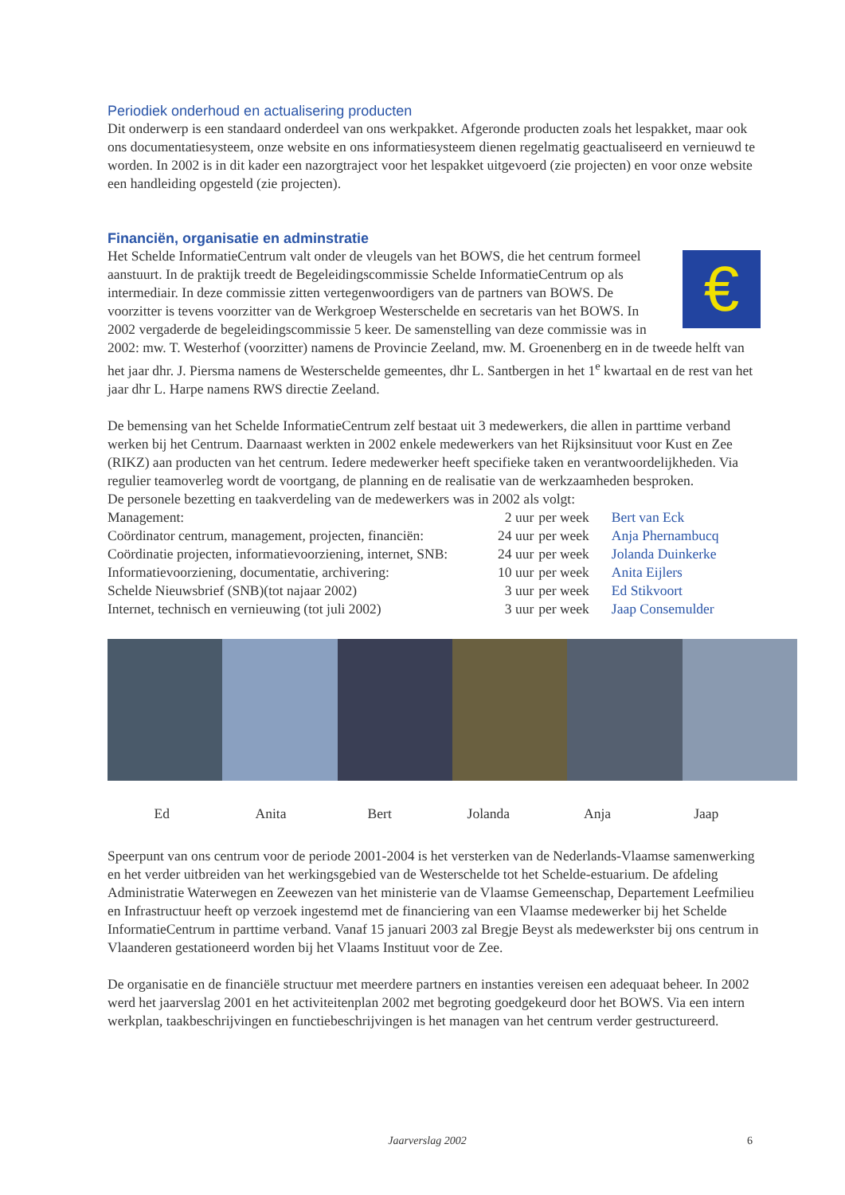Periodiek onderhoud en actualisering producten
Dit onderwerp is een standaard onderdeel van ons werkpakket. Afgeronde producten zoals het lespakket, maar ook ons documentatiesysteem, onze website en ons informatiesysteem dienen regelmatig geactualiseerd en vernieuwd te worden. In 2002 is in dit kader een nazorgtraject voor het lespakket uitgevoerd (zie projecten) en voor onze website een handleiding opgesteld (zie projecten).
Financiën, organisatie en adminstratie
€
Het Schelde InformatieCentrum valt onder de vleugels van het BOWS, die het centrum formeel aanstuurt. In de praktijk treedt de Begeleidingscommissie Schelde InformatieCentrum op als intermediair. In deze commissie zitten vertegenwoordigers van de partners van BOWS. De voorzitter is tevens voorzitter van de Werkgroep Westerschelde en secretaris van het BOWS. In 2002 vergaderde de begeleidingscommissie 5 keer. De samenstelling van deze commissie was in 2002: mw. T. Westerhof (voorzitter) namens de Provincie Zeeland, mw. M. Groenenberg en in de tweede helft van het jaar dhr. J. Piersma namens de Westerschelde gemeentes, dhr L. Santbergen in het 1<sup>e</sup> kwartaal en de rest van het jaar dhr L. Harpe namens RWS directie Zeeland.
De bemensing van het Schelde InformatieCentrum zelf bestaat uit 3 medewerkers, die allen in parttime verband werken bij het Centrum. Daarnaast werkten in 2002 enkele medewerkers van het Rijksinsituut voor Kust en Zee (RIKZ) aan producten van het centrum. Iedere medewerker heeft specifieke taken en verantwoordelijkheden. Via regulier teamoverleg wordt de voortgang, de planning en de realisatie van de werkzaamheden besproken.
De personele bezetting en taakverdeling van de medewerkers was in 2002 als volgt:
| Management: | 2 uur | per week | Bert van Eck |
| Coördinator centrum, management, projecten, financiën: | 24 uur | per week | Anja Phernambucq |
| Coördinatie projecten, informatievoorziening, internet, SNB: | 24 uur | per week | Jolanda Duinkerke |
| Informatievoorziening, documentatie, archivering: | 10 uur | per week | Anita Eijlers |
| Schelde Nieuwsbrief (SNB)(tot najaar 2002) | 3 uur | per week | Ed Stikvoort |
| Internet, technisch en vernieuwing (tot juli 2002) | 3 uur | per week | Jaap Consemulder |
Ed Anita Bert Jolanda Anja Jaap
Speerpunt van ons centrum voor de periode 2001-2004 is het versterken van de Nederlands-Vlaamse samenwerking en het verder uitbreiden van het werkingsgebied van de Westerschelde tot het Schelde-estuarium. De afdeling Administratie Waterwegen en Zeewezen van het ministerie van de Vlaamse Gemeenschap, Departement Leefmilieu en Infrastructuur heeft op verzoek ingestemd met de financiering van een Vlaamse medewerker bij het Schelde InformatieCentrum in parttime verband. Vanaf 15 januari 2003 zal Bregje Beyst als medewerkster bij ons centrum in Vlaanderen gestationeerd worden bij het Vlaams Instituut voor de Zee.
De organisatie en de financiële structuur met meerdere partners en instanties vereisen een adequaat beheer. In 2002 werd het jaarverslag 2001 en het activiteitenplan 2002 met begroting goedgekeurd door het BOWS. Via een intern werkplan, taakbeschrijvingen en functiebeschrijvingen is het managen van het centrum verder gestructureerd.
Jaarverslag 2002 6